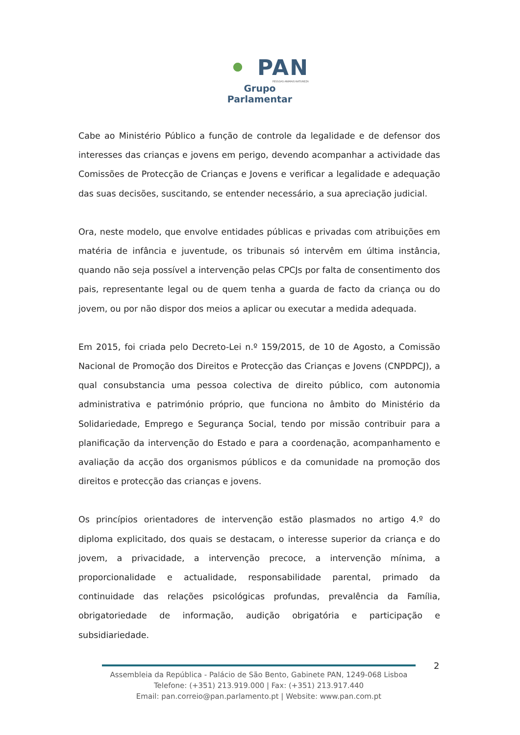PAN
PESSOAS·ANIMAIS·NATUREZA
Grupo Parlamentar
Cabe ao Ministério Público a função de controle da legalidade e de defensor dos interesses das crianças e jovens em perigo, devendo acompanhar a actividade das Comissões de Protecção de Crianças e Jovens e verificar a legalidade e adequação das suas decisões, suscitando, se entender necessário, a sua apreciação judicial.
Ora, neste modelo, que envolve entidades públicas e privadas com atribuições em matéria de infância e juventude, os tribunais só intervêm em última instância, quando não seja possível a intervenção pelas CPCJs por falta de consentimento dos pais, representante legal ou de quem tenha a guarda de facto da criança ou do jovem, ou por não dispor dos meios a aplicar ou executar a medida adequada.
Em 2015, foi criada pelo Decreto-Lei n.º 159/2015, de 10 de Agosto, a Comissão Nacional de Promoção dos Direitos e Protecção das Crianças e Jovens (CNPDPCJ), a qual consubstancia uma pessoa colectiva de direito público, com autonomia administrativa e património próprio, que funciona no âmbito do Ministério da Solidariedade, Emprego e Segurança Social, tendo por missão contribuir para a planificação da intervenção do Estado e para a coordenação, acompanhamento e avaliação da acção dos organismos públicos e da comunidade na promoção dos direitos e protecção das crianças e jovens.
Os princípios orientadores de intervenção estão plasmados no artigo 4.º do diploma explicitado, dos quais se destacam, o interesse superior da criança e do jovem, a privacidade, a intervenção precoce, a intervenção mínima, a proporcionalidade e actualidade, responsabilidade parental, primado da continuidade das relações psicológicas profundas, prevalência da Família, obrigatoriedade de informação, audição obrigatória e participação e subsidiariedade.
2
Assembleia da República - Palácio de São Bento, Gabinete PAN, 1249-068 Lisboa
Telefone: (+351) 213.919.000 | Fax: (+351) 213.917.440
Email: pan.correio@pan.parlamento.pt | Website: www.pan.com.pt